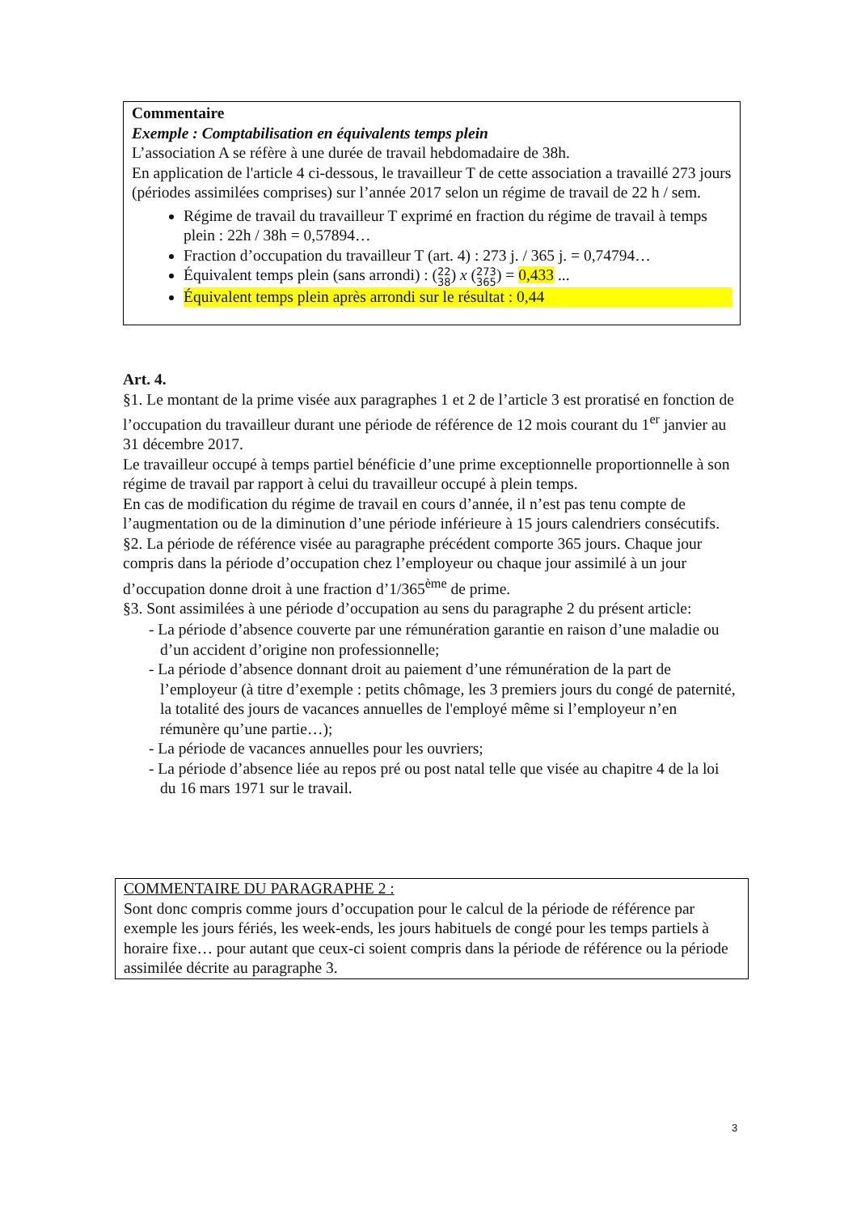Commentaire
Exemple : Comptabilisation en équivalents temps plein
L’association A se réfère à une durée de travail hebdomadaire de 38h.
En application de l'article 4 ci-dessous, le travailleur T de cette association a travaillé 273 jours (périodes assimilées comprises) sur l’année 2017 selon un régime de travail de 22 h / sem.
Régime de travail du travailleur T exprimé en fraction du régime de travail à temps plein : 22h / 38h = 0,57894…
Fraction d’occupation du travailleur T (art. 4) : 273 j. / 365 j. = 0,74794…
Équivalent temps plein (sans arrondi) : (22
38) x (273
365) = 0,433 ...
Équivalent temps plein après arrondi sur le résultat : 0,44
Art. 4.
§1. Le montant de la prime visée aux paragraphes 1 et 2 de l’article 3 est proratisé en fonction de l’occupation du travailleur durant une période de référence de 12 mois courant du 1<sup>er</sup> janvier au 31 décembre 2017.
Le travailleur occupé à temps partiel bénéficie d’une prime exceptionnelle proportionnelle à son régime de travail par rapport à celui du travailleur occupé à plein temps.
En cas de modification du régime de travail en cours d’année, il n’est pas tenu compte de l’augmentation ou de la diminution d’une période inférieure à 15 jours calendriers consécutifs.
§2. La période de référence visée au paragraphe précédent comporte 365 jours. Chaque jour compris dans la période d’occupation chez l’employeur ou chaque jour assimilé à un jour d’occupation donne droit à une fraction d’1/365<sup>ème</sup> de prime.
§3. Sont assimilées à une période d’occupation au sens du paragraphe 2 du présent article:
- La période d’absence couverte par une rémunération garantie en raison d’une maladie ou d’un accident d’origine non professionnelle;
- La période d’absence donnant droit au paiement d’une rémunération de la part de l’employeur (à titre d’exemple : petits chômage, les 3 premiers jours du congé de paternité, la totalité des jours de vacances annuelles de l'employé même si l’employeur n’en rémunère qu’une partie…);
- La période de vacances annuelles pour les ouvriers;
- La période d’absence liée au repos pré ou post natal telle que visée au chapitre 4 de la loi du 16 mars 1971 sur le travail.
COMMENTAIRE DU PARAGRAPHE 2 :
Sont donc compris comme jours d’occupation pour le calcul de la période de référence par exemple les jours fériés, les week-ends, les jours habituels de congé pour les temps partiels à horaire fixe… pour autant que ceux-ci soient compris dans la période de référence ou la période assimilée décrite au paragraphe 3.
3